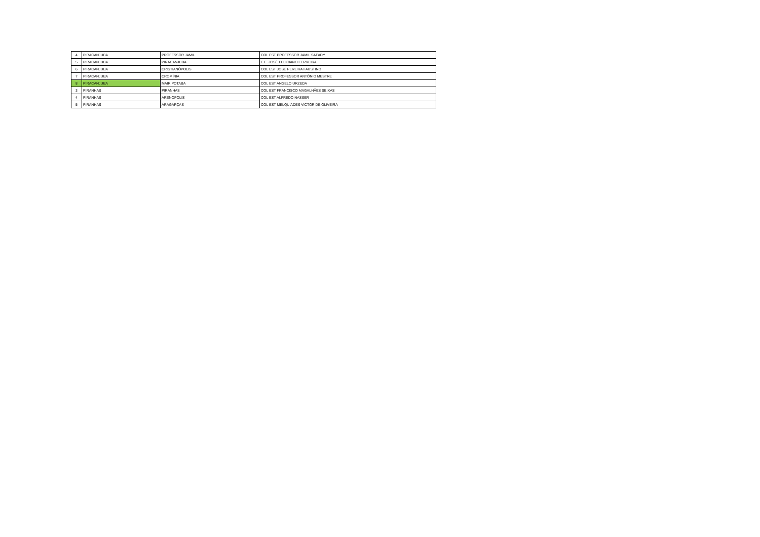| 4 | PIRACANJUBA | PROFESSOR JAMIL | COL EST PROFESSOR JAMIL SAFADY |
| 5 | PIRACANJUBA | PIRACANJUBA | E.E. JOSÉ FELICIANO FERREIRA |
| 6 | PIRACANJUBA | CRISTIANÓPOLIS | COL EST JOSÉ PEREIRA FAUSTINO |
| 7 | PIRACANJUBA | CROMÍNIA | COL EST PROFESSOR ANTÔNIO MESTRE |
| 8 | PIRACANJUBA | MAIRIPOTABA | COL EST ANGELO URZEDA |
| 3 | PIRANHAS | PIRANHAS | COL EST FRANCISCO MAGALHÃES SEIXAS |
| 4 | PIRANHAS | ARENÓPOLIS | COL EST ALFREDO NASSER |
| 5 | PIRANHAS | ARAGARÇAS | COL EST MELQUIADES VICTOR DE OLIVEIRA |